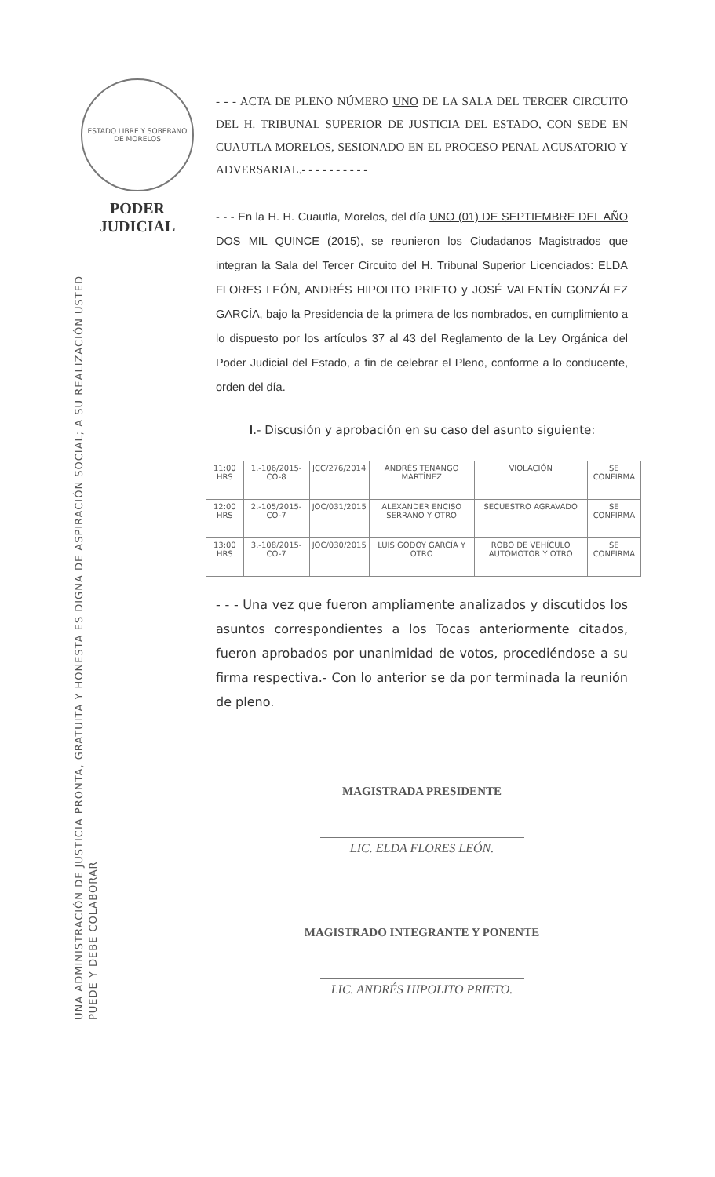ESTADO LIBRE Y SOBERANO DE MORELOS
PODER JUDICIAL
UNA ADMINISTRACIÓN DE JUSTICIA PRONTA, GRATUITA Y HONESTA ES DIGNA DE ASPIRACIÓN SOCIAL; A SU REALIZACIÓN USTED PUEDE Y DEBE COLABORAR
- - - ACTA DE PLENO NÚMERO UNO DE LA SALA DEL TERCER CIRCUITO DEL H. TRIBUNAL SUPERIOR DE JUSTICIA DEL ESTADO, CON SEDE EN CUAUTLA MORELOS, SESIONADO EN EL PROCESO PENAL ACUSATORIO Y ADVERSARIAL.- - - - - - - - - -
- - - En la H. H. Cuautla, Morelos, del día UNO (01) DE SEPTIEMBRE DEL AÑO DOS MIL QUINCE (2015), se reunieron los Ciudadanos Magistrados que integran la Sala del Tercer Circuito del H. Tribunal Superior Licenciados: ELDA FLORES LEÓN, ANDRÉS HIPOLITO PRIETO y JOSÉ VALENTÍN GONZÁLEZ GARCÍA, bajo la Presidencia de la primera de los nombrados, en cumplimiento a lo dispuesto por los artículos 37 al 43 del Reglamento de la Ley Orgánica del Poder Judicial del Estado, a fin de celebrar el Pleno, conforme a lo conducente, orden del día.
I.- Discusión y aprobación en su caso del asunto siguiente:
| 11:00 HRS | 1.-106/2015-CO-8 | JCC/276/2014 | ANDRÉS TENANGO MARTÍNEZ | VIOLACIÓN | SE CONFIRMA |
| 12:00 HRS | 2.-105/2015-CO-7 | JOC/031/2015 | ALEXANDER ENCISO SERRANO Y OTRO | SECUESTRO AGRAVADO | SE CONFIRMA |
| 13:00 HRS | 3.-108/2015-CO-7 | JOC/030/2015 | LUIS GODOY GARCÍA Y OTRO | ROBO DE VEHÍCULO AUTOMOTOR Y OTRO | SE CONFIRMA |
- - - Una vez que fueron ampliamente analizados y discutidos los asuntos correspondientes a los Tocas anteriormente citados, fueron aprobados por unanimidad de votos, procediéndose a su firma respectiva.- Con lo anterior se da por terminada la reunión de pleno.
MAGISTRADA PRESIDENTE
LIC. ELDA FLORES LEÓN.
MAGISTRADO INTEGRANTE Y PONENTE
LIC. ANDRÉS HIPOLITO PRIETO.